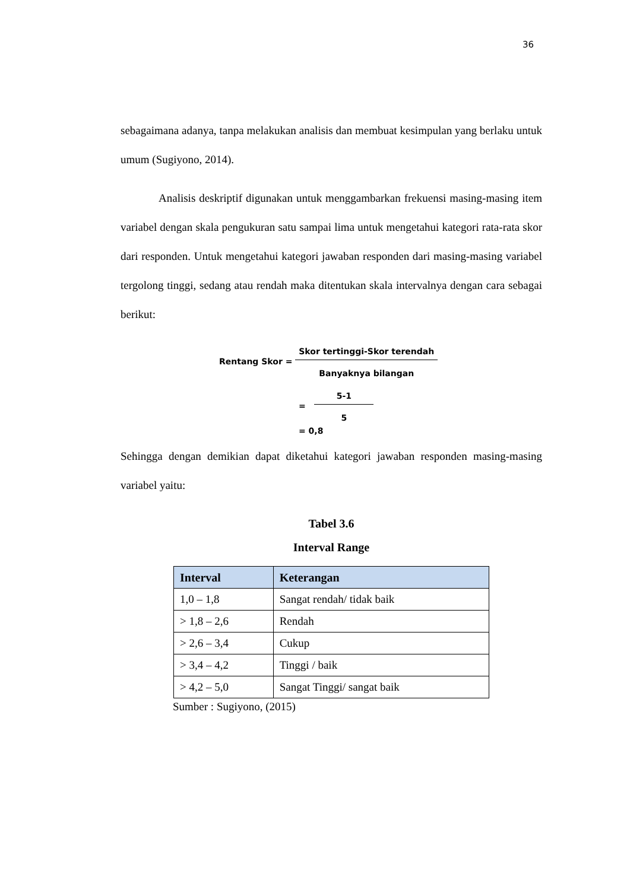36
sebagaimana adanya, tanpa melakukan analisis dan membuat kesimpulan yang berlaku untuk umum (Sugiyono, 2014).
Analisis deskriptif digunakan untuk menggambarkan frekuensi masing-masing item variabel dengan skala pengukuran satu sampai lima untuk mengetahui kategori rata-rata skor dari responden. Untuk mengetahui kategori jawaban responden dari masing-masing variabel tergolong tinggi, sedang atau rendah maka ditentukan skala intervalnya dengan cara sebagai berikut:
Rentang Skor =
Skor tertinggi-Skor terendah
Banyaknya bilangan
=
5-1
5
= 0,8
Sehingga dengan demikian dapat diketahui kategori jawaban responden masing-masing variabel yaitu:
Tabel 3.6
Interval Range
| Interval | Keterangan |
| --- | --- |
| 1,0 – 1,8 | Sangat rendah/ tidak baik |
| > 1,8 – 2,6 | Rendah |
| > 2,6 – 3,4 | Cukup |
| > 3,4 – 4,2 | Tinggi / baik |
| > 4,2 – 5,0 | Sangat Tinggi/ sangat baik |
Sumber : Sugiyono, (2015)